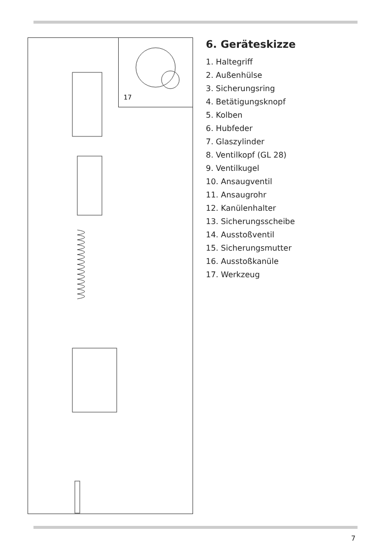17
6. Geräteskizze
1. Haltegriff
2. Außenhülse
3. Sicherungsring
4. Betätigungsknopf
5. Kolben
6. Hubfeder
7. Glaszylinder
8. Ventilkopf (GL 28)
9. Ventilkugel
10. Ansaugventil
11. Ansaugrohr
12. Kanülenhalter
13. Sicherungsscheibe
14. Ausstoßventil
15. Sicherungsmutter
16. Ausstoßkanüle
17. Werkzeug
7